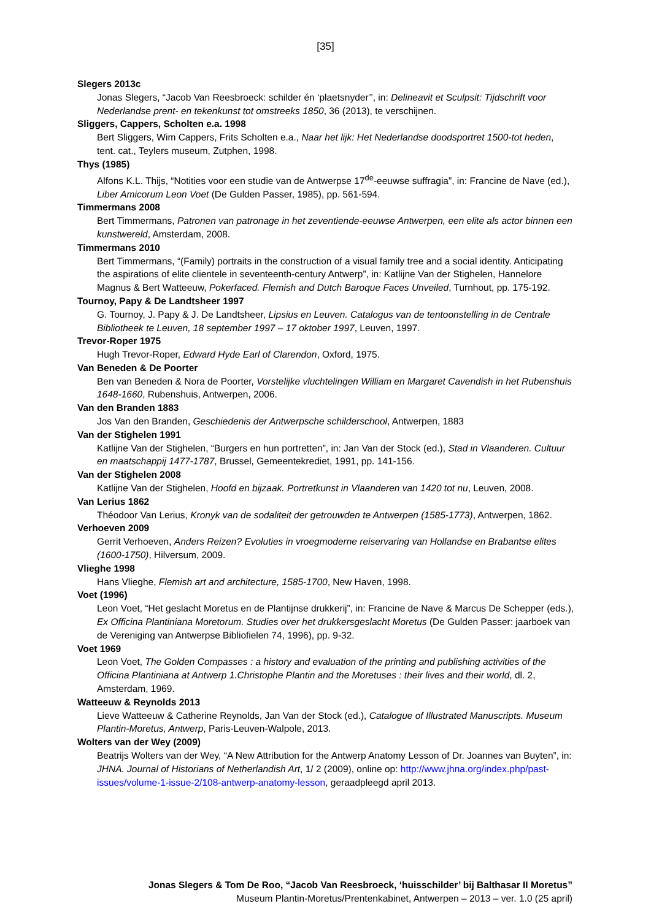[35]
Slegers 2013c
Jonas Slegers, “Jacob Van Reesbroeck: schilder én ‘plaetsnyder’’, in: Delineavit et Sculpsit: Tijdschrift voor Nederlandse prent- en tekenkunst tot omstreeks 1850, 36 (2013), te verschijnen.
Sliggers, Cappers, Scholten e.a. 1998
Bert Sliggers, Wim Cappers, Frits Scholten e.a., Naar het lijk: Het Nederlandse doodsportret 1500-tot heden, tent. cat., Teylers museum, Zutphen, 1998.
Thys (1985)
Alfons K.L. Thijs, “Notities voor een studie van de Antwerpse 17<sup>de</sup>-eeuwse suffragia”, in: Francine de Nave (ed.), Liber Amicorum Leon Voet (De Gulden Passer, 1985), pp. 561-594.
Timmermans 2008
Bert Timmermans, Patronen van patronage in het zeventiende-eeuwse Antwerpen, een elite als actor binnen een kunstwereld, Amsterdam, 2008.
Timmermans 2010
Bert Timmermans, “(Family) portraits in the construction of a visual family tree and a social identity. Anticipating the aspirations of elite clientele in seventeenth-century Antwerp”, in: Katlijne Van der Stighelen, Hannelore Magnus & Bert Watteeuw, Pokerfaced. Flemish and Dutch Baroque Faces Unveiled, Turnhout, pp. 175-192.
Tournoy, Papy & De Landtsheer 1997
G. Tournoy, J. Papy & J. De Landtsheer, Lipsius en Leuven. Catalogus van de tentoonstelling in de Centrale Bibliotheek te Leuven, 18 september 1997 – 17 oktober 1997, Leuven, 1997.
Trevor-Roper 1975
Hugh Trevor-Roper, Edward Hyde Earl of Clarendon, Oxford, 1975.
Van Beneden & De Poorter
Ben van Beneden & Nora de Poorter, Vorstelijke vluchtelingen William en Margaret Cavendish in het Rubenshuis 1648-1660, Rubenshuis, Antwerpen, 2006.
Van den Branden 1883
Jos Van den Branden, Geschiedenis der Antwerpsche schilderschool, Antwerpen, 1883
Van der Stighelen 1991
Katlijne Van der Stighelen, “Burgers en hun portretten”, in: Jan Van der Stock (ed.), Stad in Vlaanderen. Cultuur en maatschappij 1477-1787, Brussel, Gemeentekrediet, 1991, pp. 141-156.
Van der Stighelen 2008
Katlijne Van der Stighelen, Hoofd en bijzaak. Portretkunst in Vlaanderen van 1420 tot nu, Leuven, 2008.
Van Lerius 1862
Théodoor Van Lerius, Kronyk van de sodaliteit der getrouwden te Antwerpen (1585-1773), Antwerpen, 1862.
Verhoeven 2009
Gerrit Verhoeven, Anders Reizen? Evoluties in vroegmoderne reiservaring van Hollandse en Brabantse elites (1600-1750), Hilversum, 2009.
Vlieghe 1998
Hans Vlieghe, Flemish art and architecture, 1585-1700, New Haven, 1998.
Voet (1996)
Leon Voet, “Het geslacht Moretus en de Plantijnse drukkerij”, in: Francine de Nave & Marcus De Schepper (eds.), Ex Officina Plantiniana Moretorum. Studies over het drukkersgeslacht Moretus (De Gulden Passer: jaarboek van de Vereniging van Antwerpse Bibliofielen 74, 1996), pp. 9-32.
Voet 1969
Leon Voet, The Golden Compasses : a history and evaluation of the printing and publishing activities of the Officina Plantiniana at Antwerp 1.Christophe Plantin and the Moretuses : their lives and their world, dl. 2, Amsterdam, 1969.
Watteeuw & Reynolds 2013
Lieve Watteeuw & Catherine Reynolds, Jan Van der Stock (ed.), Catalogue of Illustrated Manuscripts. Museum Plantin-Moretus, Antwerp, Paris-Leuven-Walpole, 2013.
Wolters van der Wey (2009)
Beatrijs Wolters van der Wey, “A New Attribution for the Antwerp Anatomy Lesson of Dr. Joannes van Buyten”, in: JHNA. Journal of Historians of Netherlandish Art, 1/ 2 (2009), online op: http://www.jhna.org/index.php/past-issues/volume-1-issue-2/108-antwerp-anatomy-lesson, geraadpleegd april 2013.
Jonas Slegers & Tom De Roo, “Jacob Van Reesbroeck, ‘huisschilder’ bij Balthasar II Moretus”
Museum Plantin-Moretus/Prentenkabinet, Antwerpen – 2013 – ver. 1.0 (25 april)